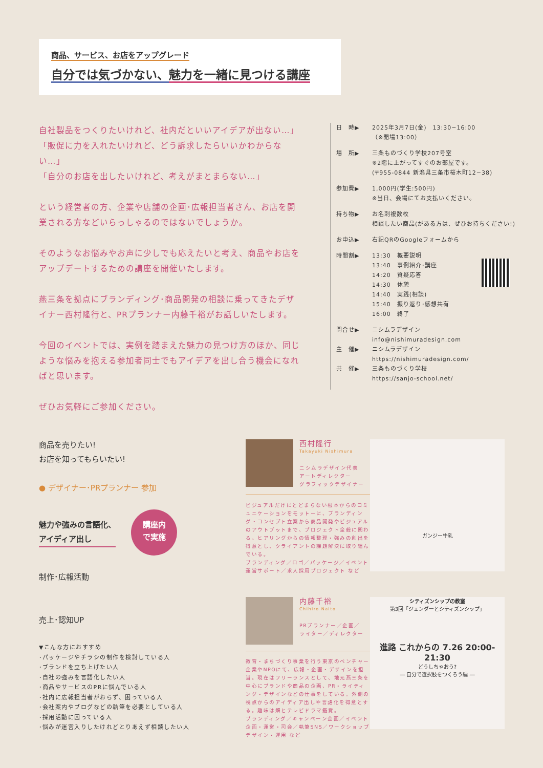商品、サービス、お店をアップグレード
自分では気づかない、魅力を一緒に見つける講座
自社製品をつくりたいけれど、社内だといいアイデアが出ない…」
「販促に力を入れたいけれど、どう訴求したらいいかわからない…」
「自分のお店を出したいけれど、考えがまとまらない…」
という経営者の方、企業や店舗の企画･広報担当者さん、お店を開業される方などいらっしゃるのではないでしょうか。
そのようなお悩みやお声に少しでも応えたいと考え、商品やお店をアップデートするための講座を開催いたします。
燕三条を拠点にブランディング･商品開発の相談に乗ってきたデザイナー西村隆行と、PRプランナー内藤千裕がお話しいたします。
今回のイベントでは、実例を踏まえた魅力の見つけ方のほか、同じような悩みを抱える参加者同士でもアイデアを出し合う機会になればと思います。
ぜひお気軽にご参加ください。
日　時▶ 2025年3月7日(金)　13:30−16:00
（※開場13:00）
場　所▶ 三条ものづくり学校207号室
※2階に上がってすぐのお部屋です。
(〒955-0844 新潟県三条市桜木町12−38)
参加費▶ 1,000円(学生:500円)
※当日、会場にてお支払いください。
持ち物▶ お名刺複数枚
相談したい商品(がある方は、ぜひお持ちください!)
お申込▶ 右記QRのGoogleフォームから
時間割▶ 13:30　概要説明
13:40　事例紹介･講座
14:20　質疑応答
14:30　休憩
14:40　実践(相談)
15:40　振り返り･感想共有
16:00　終了
問合せ▶ ニシムラデザイン
info@nishimuradesign.com
主　催▶ ニシムラデザイン
https://nishimuradesign.com/
共　催▶ 三条ものづくり学校
https://sanjo-school.net/
商品を売りたい!
お店を知ってもらいたい!
● デザイナー･PRプランナー 参加
魅力や強みの言語化、
アイディア出し 講座内
で実施
制作･広報活動
売上･認知UP
▼こんな方におすすめ
･パッケージやチラシの制作を検討している人
･ブランドを立ち上げたい人
･自社の強みを言語化したい人
･商品やサービスのPRに悩んでいる人
･社内に広報担当者がおらず、困っている人
･会社案内やブログなどの執筆を必要としている人
･採用活動に困っている人
･悩みが迷宮入りしたけれどとりあえず相談したい人
西村隆行
Takayuki Nishimura
ニシムラデザイン代表
アートディレクター
グラフィックデザイナー
ビジュアルだけにとどまらない根本からのコミュニケーションをモットーに、ブランディング・コンセプト立案から商品開発やビジュアルのアウトプットまで、プロジェクト全般に関わる。ヒアリングからの情報整理・強みの創出を得意とし、クライアントの課題解決に取り組んでいる。
ブランディング／ロゴ／パッケージ／イベント運営サポート／求人採用プロジェクト など
内藤千裕
Chihiro Naito
PRプランナー／企画／
ライター／ディレクター
教育・まちづくり事業を行う東京のベンチャー企業やNPOにて、広報・企画・デザインを担当。現在はフリーランスとして、地元燕三条を中心にブランドや商品の企画、PR・ライティング・デザインなどの仕事をしている。外側の視点からのアイディア出しや言語化を得意とする。趣味は畑とテレビドラマ鑑賞。
ブランディング／キャンペーン企画／イベント企画・運営・司会／執筆SNS／ワークショップデザイン・運用 など
ガンジー牛乳
シティズンシップの教室
第3回「ジェンダーとシティズンシップ」
進路 これからの 7.26 20:00-21:30
どうしちゃおう?
― 自分で選択肢をつくろう編 ―